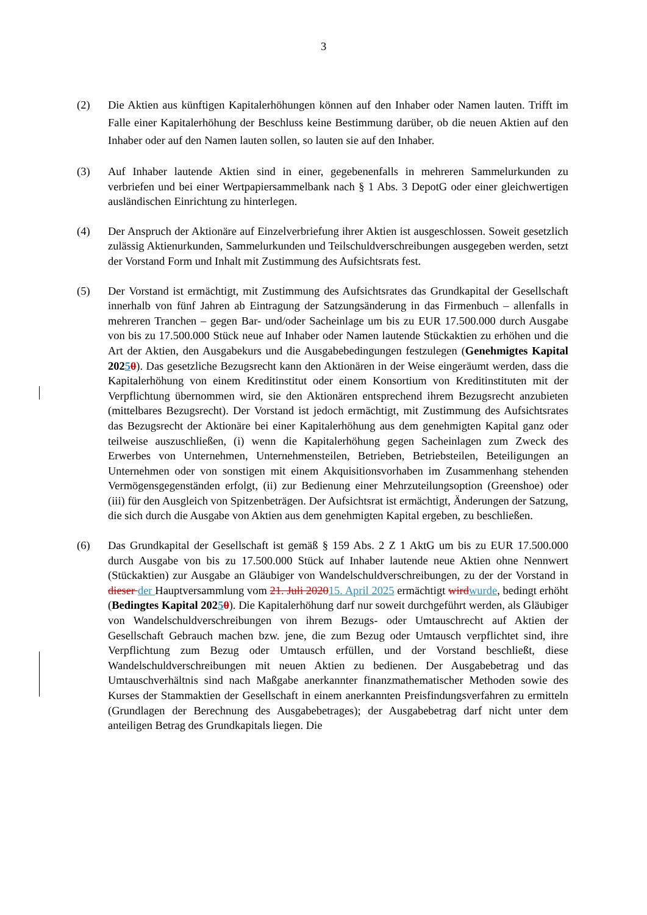3
(2) Die Aktien aus künftigen Kapitalerhöhungen können auf den Inhaber oder Namen lauten. Trifft im Falle einer Kapitalerhöhung der Beschluss keine Bestimmung darüber, ob die neuen Aktien auf den Inhaber oder auf den Namen lauten sollen, so lauten sie auf den Inhaber.
(3) Auf Inhaber lautende Aktien sind in einer, gegebenenfalls in mehreren Sammelurkunden zu verbriefen und bei einer Wertpapiersammelbank nach § 1 Abs. 3 DepotG oder einer gleichwertigen ausländischen Einrichtung zu hinterlegen.
(4) Der Anspruch der Aktionäre auf Einzelverbriefung ihrer Aktien ist ausgeschlossen. Soweit gesetzlich zulässig Aktienurkunden, Sammelurkunden und Teilschuldverschreibungen ausgegeben werden, setzt der Vorstand Form und Inhalt mit Zustimmung des Aufsichtsrats fest.
(5) Der Vorstand ist ermächtigt, mit Zustimmung des Aufsichtsrates das Grundkapital der Gesellschaft innerhalb von fünf Jahren ab Eintragung der Satzungsänderung in das Firmenbuch – allenfalls in mehreren Tranchen – gegen Bar- und/oder Sacheinlage um bis zu EUR 17.500.000 durch Ausgabe von bis zu 17.500.000 Stück neue auf Inhaber oder Namen lautende Stückaktien zu erhöhen und die Art der Aktien, den Ausgabekurs und die Ausgabebedingungen festzulegen (Genehmigtes Kapital 20250). Das gesetzliche Bezugsrecht kann den Aktionären in der Weise eingeräumt werden, dass die Kapitalerhöhung von einem Kreditinstitut oder einem Konsortium von Kreditinstituten mit der Verpflichtung übernommen wird, sie den Aktionären entsprechend ihrem Bezugsrecht anzubieten (mittelbares Bezugsrecht). Der Vorstand ist jedoch ermächtigt, mit Zustimmung des Aufsichtsrates das Bezugsrecht der Aktionäre bei einer Kapitalerhöhung aus dem genehmigten Kapital ganz oder teilweise auszuschließen, (i) wenn die Kapitalerhöhung gegen Sacheinlagen zum Zweck des Erwerbes von Unternehmen, Unternehmensteilen, Betrieben, Betriebsteilen, Beteiligungen an Unternehmen oder von sonstigen mit einem Akquisitionsvorhaben im Zusammenhang stehenden Vermögensgegenständen erfolgt, (ii) zur Bedienung einer Mehrzuteilungsoption (Greenshoe) oder (iii) für den Ausgleich von Spitzenbeträgen. Der Aufsichtsrat ist ermächtigt, Änderungen der Satzung, die sich durch die Ausgabe von Aktien aus dem genehmigten Kapital ergeben, zu beschließen.
(6) Das Grundkapital der Gesellschaft ist gemäß § 159 Abs. 2 Z 1 AktG um bis zu EUR 17.500.000 durch Ausgabe von bis zu 17.500.000 Stück auf Inhaber lautende neue Aktien ohne Nennwert (Stückaktien) zur Ausgabe an Gläubiger von Wandelschuldverschreibungen, zu der der Vorstand in dieser der Hauptversammlung vom 21. Juli 202015. April 2025 ermächtigt wird wurde, bedingt erhöht (Bedingtes Kapital 20250). Die Kapitalerhöhung darf nur soweit durchgeführt werden, als Gläubiger von Wandelschuldverschreibungen von ihrem Bezugs- oder Umtauschrecht auf Aktien der Gesellschaft Gebrauch machen bzw. jene, die zum Bezug oder Umtausch verpflichtet sind, ihre Verpflichtung zum Bezug oder Umtausch erfüllen, und der Vorstand beschließt, diese Wandelschuldverschreibungen mit neuen Aktien zu bedienen. Der Ausgabebetrag und das Umtauschverhältnis sind nach Maßgabe anerkannter finanzmathematischer Methoden sowie des Kurses der Stammaktien der Gesellschaft in einem anerkannten Preisfindungsverfahren zu ermitteln (Grundlagen der Berechnung des Ausgabebetrages); der Ausgabebetrag darf nicht unter dem anteiligen Betrag des Grundkapitals liegen. Die